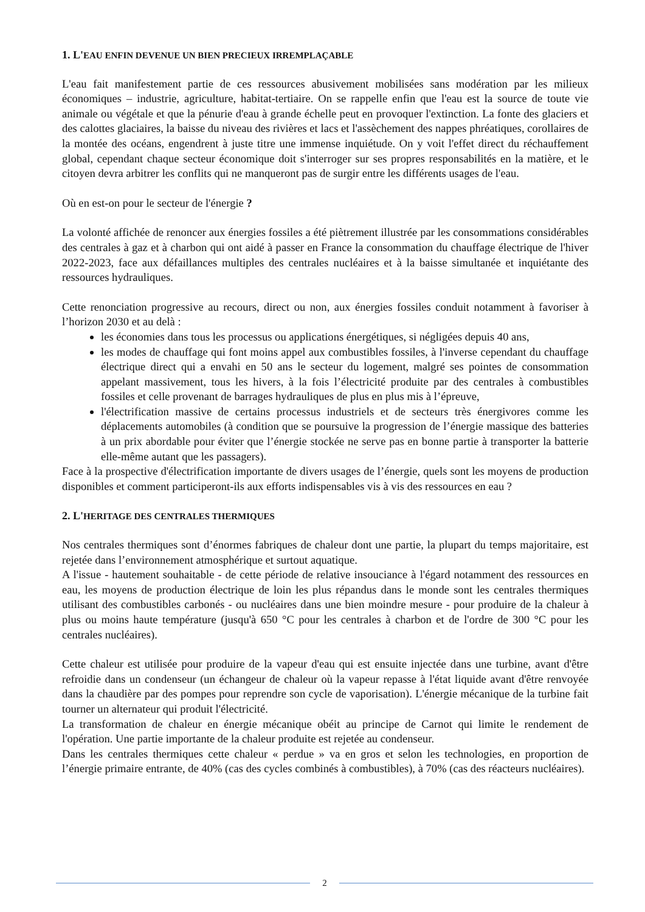1. L'EAU ENFIN DEVENUE UN BIEN PRECIEUX IRREMPLAÇABLE
L'eau fait manifestement partie de ces ressources abusivement mobilisées sans modération par les milieux économiques – industrie, agriculture, habitat-tertiaire. On se rappelle enfin que l'eau est la source de toute vie animale ou végétale et que la pénurie d'eau à grande échelle peut en provoquer l'extinction. La fonte des glaciers et des calottes glaciaires, la baisse du niveau des rivières et lacs et l'assèchement des nappes phréatiques, corollaires de la montée des océans, engendrent à juste titre une immense inquiétude. On y voit l'effet direct du réchauffement global, cependant chaque secteur économique doit s'interroger sur ses propres responsabilités en la matière, et le citoyen devra arbitrer les conflits qui ne manqueront pas de surgir entre les différents usages de l'eau.
Où en est-on pour le secteur de l'énergie ?
La volonté affichée de renoncer aux énergies fossiles a été piètrement illustrée par les consommations considérables des centrales à gaz et à charbon qui ont aidé à passer en France la consommation du chauffage électrique de l'hiver 2022-2023, face aux défaillances multiples des centrales nucléaires et à la baisse simultanée et inquiétante des ressources hydrauliques.
Cette renonciation progressive au recours, direct ou non, aux énergies fossiles conduit notamment à favoriser à l’horizon 2030 et au delà :
les économies dans tous les processus ou applications énergétiques, si négligées depuis 40 ans,
les modes de chauffage qui font moins appel aux combustibles fossiles, à l'inverse cependant du chauffage électrique direct qui a envahi en 50 ans le secteur du logement, malgré ses pointes de consommation appelant massivement, tous les hivers, à la fois l’électricité produite par des centrales à combustibles fossiles et celle provenant de barrages hydrauliques de plus en plus mis à l’épreuve,
l'électrification massive de certains processus industriels et de secteurs très énergivores comme les déplacements automobiles (à condition que se poursuive la progression de l’énergie massique des batteries à un prix abordable pour éviter que l’énergie stockée ne serve pas en bonne partie à transporter la batterie elle-même autant que les passagers).
Face à la prospective d'électrification importante de divers usages de l’énergie, quels sont les moyens de production disponibles et comment participeront-ils aux efforts indispensables vis à vis des ressources en eau ?
2. L'HERITAGE DES CENTRALES THERMIQUES
Nos centrales thermiques sont d’énormes fabriques de chaleur dont une partie, la plupart du temps majoritaire, est rejetée dans l’environnement atmosphérique et surtout aquatique.
A l'issue - hautement souhaitable - de cette période de relative insouciance à l'égard notamment des ressources en eau, les moyens de production électrique de loin les plus répandus dans le monde sont les centrales thermiques utilisant des combustibles carbonés - ou nucléaires dans une bien moindre mesure - pour produire de la chaleur à plus ou moins haute température (jusqu'à 650 °C pour les centrales à charbon et de l'ordre de 300 °C pour les centrales nucléaires).
Cette chaleur est utilisée pour produire de la vapeur d'eau qui est ensuite injectée dans une turbine, avant d'être refroidie dans un condenseur (un échangeur de chaleur où la vapeur repasse à l'état liquide avant d'être renvoyée dans la chaudière par des pompes pour reprendre son cycle de vaporisation). L'énergie mécanique de la turbine fait tourner un alternateur qui produit l'électricité.
La transformation de chaleur en énergie mécanique obéit au principe de Carnot qui limite le rendement de l'opération. Une partie importante de la chaleur produite est rejetée au condenseur.
Dans les centrales thermiques cette chaleur « perdue » va en gros et selon les technologies, en proportion de l’énergie primaire entrante, de 40% (cas des cycles combinés à combustibles), à 70% (cas des réacteurs nucléaires).
2